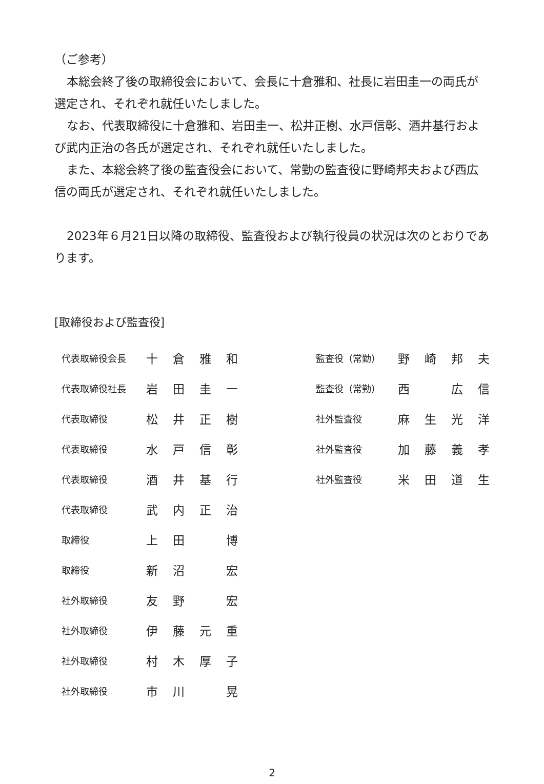（ご参考）
本総会終了後の取締役会において、会長に十倉雅和、社長に岩田圭一の両氏が選定され、それぞれ就任いたしました。
なお、代表取締役に十倉雅和、岩田圭一、松井正樹、水戸信彰、酒井基行および武内正治の各氏が選定され、それぞれ就任いたしました。
また、本総会終了後の監査役会において、常勤の監査役に野崎邦夫および西広信の両氏が選定され、それぞれ就任いたしました。
2023年６月21日以降の取締役、監査役および執行役員の状況は次のとおりであります。
[取締役および監査役]
| 代表取締役会長 | 十 | 倉 | 雅 | 和 |
| 代表取締役社長 | 岩 | 田 | 圭 | 一 |
| 代表取締役 | 松 | 井 | 正 | 樹 |
| 代表取締役 | 水 | 戸 | 信 | 彰 |
| 代表取締役 | 酒 | 井 | 基 | 行 |
| 代表取締役 | 武 | 内 | 正 | 治 |
| 取締役 | 上 | 田 | | 博 |
| 取締役 | 新 | 沼 | | 宏 |
| 社外取締役 | 友 | 野 | | 宏 |
| 社外取締役 | 伊 | 藤 | 元 | 重 |
| 社外取締役 | 村 | 木 | 厚 | 子 |
| 社外取締役 | 市 | 川 | | 晃 |
| 監査役（常勤） | 野 | 崎 | 邦 | 夫 |
| 監査役（常勤） | 西 | | 広 | 信 |
| 社外監査役 | 麻 | 生 | 光 | 洋 |
| 社外監査役 | 加 | 藤 | 義 | 孝 |
| 社外監査役 | 米 | 田 | 道 | 生 |
2